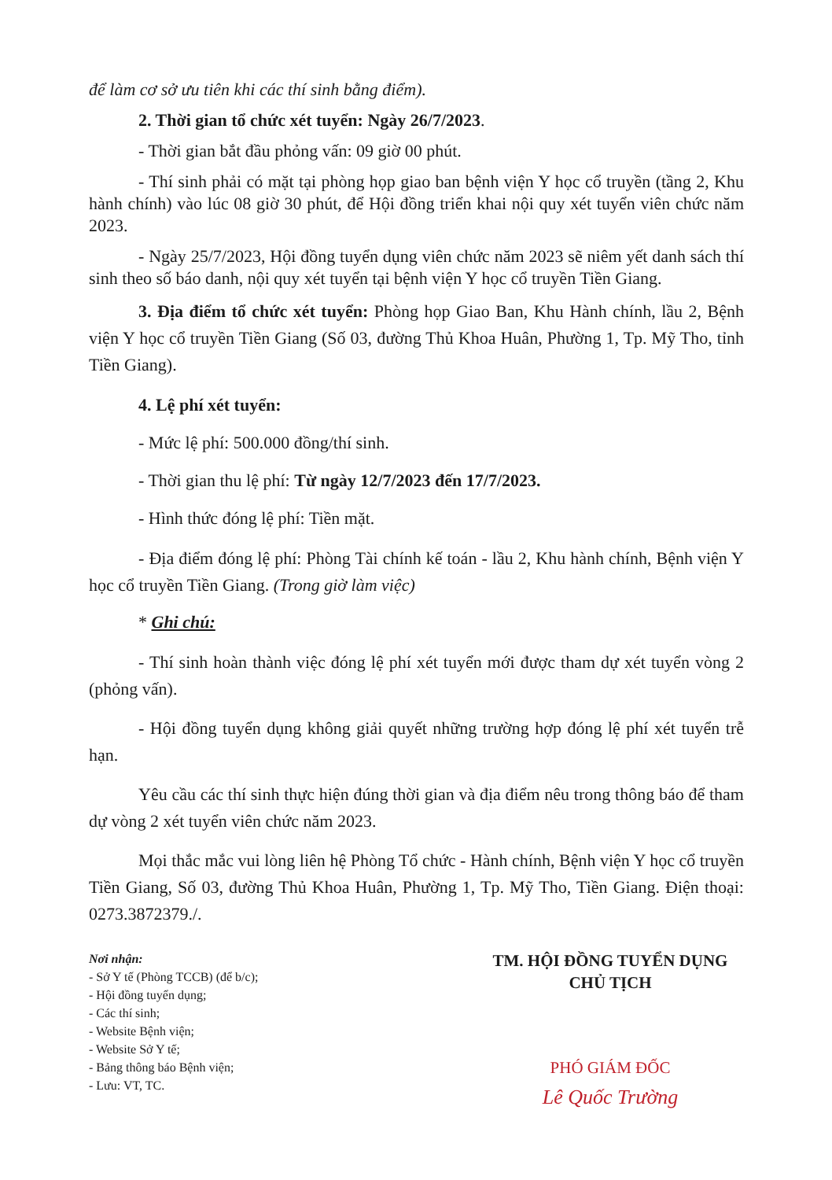để làm cơ sở ưu tiên khi các thí sinh bằng điểm).
2. Thời gian tổ chức xét tuyển: Ngày 26/7/2023.
- Thời gian bắt đầu phỏng vấn: 09 giờ 00 phút.
- Thí sinh phải có mặt tại phòng họp giao ban bệnh viện Y học cổ truyền (tầng 2, Khu hành chính) vào lúc 08 giờ 30 phút, để Hội đồng triển khai nội quy xét tuyển viên chức năm 2023.
- Ngày 25/7/2023, Hội đồng tuyển dụng viên chức năm 2023 sẽ niêm yết danh sách thí sinh theo số báo danh, nội quy xét tuyển tại bệnh viện Y học cổ truyền Tiền Giang.
3. Địa điểm tổ chức xét tuyển: Phòng họp Giao Ban, Khu Hành chính, lầu 2, Bệnh viện Y học cổ truyền Tiền Giang (Số 03, đường Thủ Khoa Huân, Phường 1, Tp. Mỹ Tho, tỉnh Tiền Giang).
4. Lệ phí xét tuyển:
- Mức lệ phí: 500.000 đồng/thí sinh.
- Thời gian thu lệ phí: Từ ngày 12/7/2023 đến 17/7/2023.
- Hình thức đóng lệ phí: Tiền mặt.
- Địa điểm đóng lệ phí: Phòng Tài chính kế toán - lầu 2, Khu hành chính, Bệnh viện Y học cổ truyền Tiền Giang. (Trong giờ làm việc)
* Ghi chú:
- Thí sinh hoàn thành việc đóng lệ phí xét tuyển mới được tham dự xét tuyển vòng 2 (phỏng vấn).
- Hội đồng tuyển dụng không giải quyết những trường hợp đóng lệ phí xét tuyển trễ hạn.
Yêu cầu các thí sinh thực hiện đúng thời gian và địa điểm nêu trong thông báo để tham dự vòng 2 xét tuyển viên chức năm 2023.
Mọi thắc mắc vui lòng liên hệ Phòng Tổ chức - Hành chính, Bệnh viện Y học cổ truyền Tiền Giang, Số 03, đường Thủ Khoa Huân, Phường 1, Tp. Mỹ Tho, Tiền Giang. Điện thoại: 0273.3872379./.
Nơi nhận:
- Sở Y tế (Phòng TCCB) (để b/c);
- Hội đồng tuyển dụng;
- Các thí sinh;
- Website Bệnh viện;
- Website Sở Y tế;
- Bảng thông báo Bệnh viện;
- Lưu: VT, TC.
TM. HỘI ĐỒNG TUYỂN DỤNG
CHỦ TỊCH
PHÓ GIÁM ĐỐC
Lê Quốc Trường